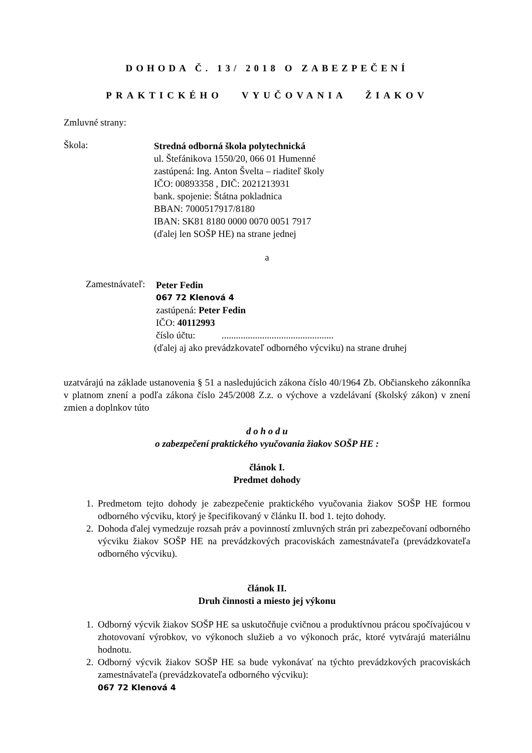DOHODA Č. 13/ 2018 O ZABEZPEČENÍ
PRAKTICKÉHO VYUČOVANIA ŽIAKOV
Zmluvné strany:
Škola:
Stredná odborná škola polytechnická
ul. Štefánikova 1550/20, 066 01 Humenné
zastúpená: Ing. Anton Švelta – riaditeľ školy
IČO: 00893358 , DIČ: 2021213931
bank. spojenie: Štátna pokladnica
BBAN: 7000517917/8180
IBAN: SK81 8180 0000 0070 0051 7917
(ďalej len SOŠP HE) na strane jednej
a
Zamestnávateľ:
Peter Fedin
067 72 Klenová 4
zastúpená: Peter Fedin
IČO: 40112993
číslo účtu: ...............................................
(ďalej aj ako prevádzkovateľ odborného výcviku) na strane druhej
uzatvárajú na základe ustanovenia § 51 a nasledujúcich zákona číslo 40/1964 Zb. Občianskeho zákonníka v platnom znení a podľa zákona číslo 245/2008 Z.z. o výchove a vzdelávaní (školský zákon) v znení zmien a doplnkov túto
d o h o d u
o zabezpečení praktického vyučovania žiakov SOŠP HE :
článok I.
Predmet dohody
1. Predmetom tejto dohody je zabezpečenie praktického vyučovania žiakov SOŠP HE formou odborného výcviku, ktorý je špecifikovaný v článku II. bod 1. tejto dohody.
2. Dohoda ďalej vymedzuje rozsah práv a povinností zmluvných strán pri zabezpečovaní odborného výcviku žiakov SOŠP HE na prevádzkových pracoviskách zamestnávateľa (prevádzkovateľa odborného výcviku).
článok II.
Druh činnosti a miesto jej výkonu
1. Odborný výcvik žiakov SOŠP HE sa uskutočňuje cvičnou a produktívnou prácou spočívajúcou v zhotovovaní výrobkov, vo výkonoch služieb a vo výkonoch prác, ktoré vytvárajú materiálnu hodnotu.
2. Odborný výcvik žiakov SOŠP HE sa bude vykonávať na týchto prevádzkových pracoviskách zamestnávateľa (prevádzkovateľa odborného výcviku):
067 72 Klenová 4